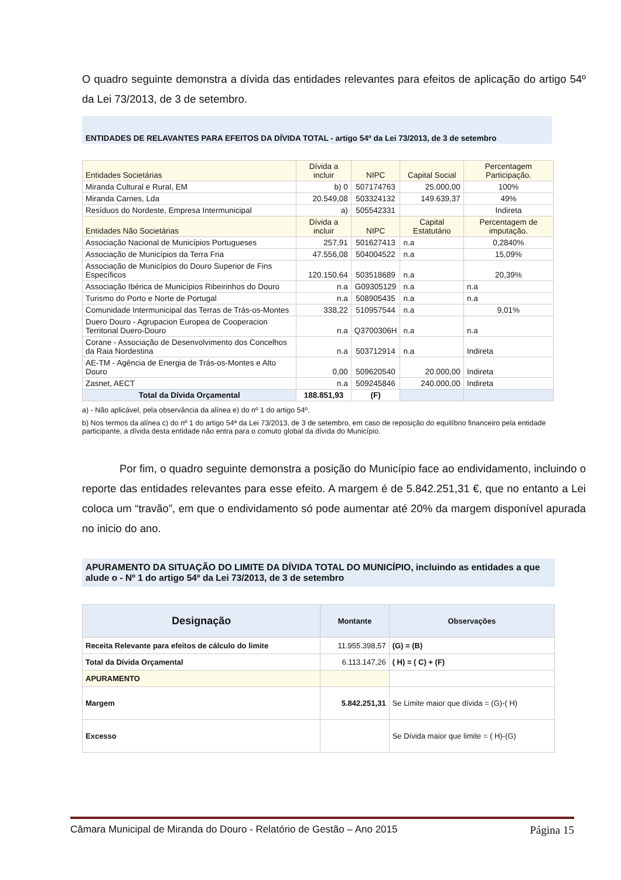O quadro seguinte demonstra a dívida das entidades relevantes para efeitos de aplicação do artigo 54º da Lei 73/2013, de 3 de setembro.
ENTIDADES DE RELAVANTES PARA EFEITOS DA DÍVIDA TOTAL - artigo 54º da Lei 73/2013, de 3 de setembro
| Entidades Societárias | Dívida a incluir | NIPC | Capital Social | Percentagem Participação. |
| --- | --- | --- | --- | --- |
| Miranda Cultural e Rural, EM | b) 0 | 507174763 | 25.000,00 | 100% |
| Miranda Carnes, Lda | 20.549,08 | 503324132 | 149.639,37 | 49% |
| Resíduos do Nordeste, Empresa Intermunicipal | a) | 505542331 | | Indireta |
| Entidades Não Societárias | Dívida a incluir | NIPC | Capital Estatutário | Percentagem de imputação. |
| Associação Nacional de Municípios Portugueses | 257,91 | 501627413 | n.a | 0,2840% |
| Associação de Municípios da Terra Fria | 47.556,08 | 504004522 | n.a | 15,09% |
| Associação de Municípios do Douro Superior de Fins Específicos | 120.150,64 | 503518689 | n.a | 20,39% |
| Associação Ibérica de Municípios Ribeirinhos do Douro | n.a | G09305129 | n.a | n.a |
| Turismo do Porto e Norte de Portugal | n.a | 508905435 | n.a | n.a |
| Comunidade Intermunicipal das Terras de Trás-os-Montes | 338,22 | 510957544 | n.a | 9,01% |
| Duero Douro - Agrupacion Europea de Cooperacion Territorial Duero-Douro | n.a | Q3700306H | n.a | n.a |
| Corane - Associação de Desenvolvimento dos Concelhos da Raia Nordestina | n.a | 503712914 | n.a | Indireta |
| AE-TM - Agência de Energia de Trás-os-Montes e Alto Douro | 0,00 | 509620540 | 20.000,00 | Indireta |
| Zasnet, AECT | n.a | 509245846 | 240.000,00 | Indireta |
| Total da Dívida Orçamental | 188.851,93 | (F) | | |
a) - Não aplicável, pela observância da alínea e) do nº 1 do artigo 54º.
b) Nos termos da alínea c) do nº 1 do artigo 54ª da Lei 73/2013, de 3 de setembro, em caso de reposição do equilíbrio financeiro pela entidade participante, a dívida desta entidade não entra para o comuto global da dívida do Município.
Por fim, o quadro seguinte demonstra a posição do Município face ao endividamento, incluindo o reporte das entidades relevantes para esse efeito. A margem é de 5.842.251,31 €, que no entanto a Lei coloca um “travão”, em que o endividamento só pode aumentar até 20% da margem disponível apurada no inicio do ano.
APURAMENTO DA SITUAÇÃO DO LIMITE DA DÍVIDA TOTAL DO MUNICÍPIO, incluindo as entidades a que alude o - Nº 1 do artigo 54º da Lei 73/2013, de 3 de setembro
| Designação | Montante | Observações |
| --- | --- | --- |
| Receita Relevante para efeitos de cálculo do limite | 11.955.398,57 | (G) = (B) |
| Total da Dívida Orçamental | 6.113.147,26 | ( H) = ( C) + (F) |
| APURAMENTO | | |
| Margem | 5.842.251,31 | Se Limite maior que dívida = (G)-( H) |
| Excesso | | Se Dívida maior que limite = ( H)-(G) |
Câmara Municipal de Miranda do Douro - Relatório de Gestão – Ano 2015 Página 15